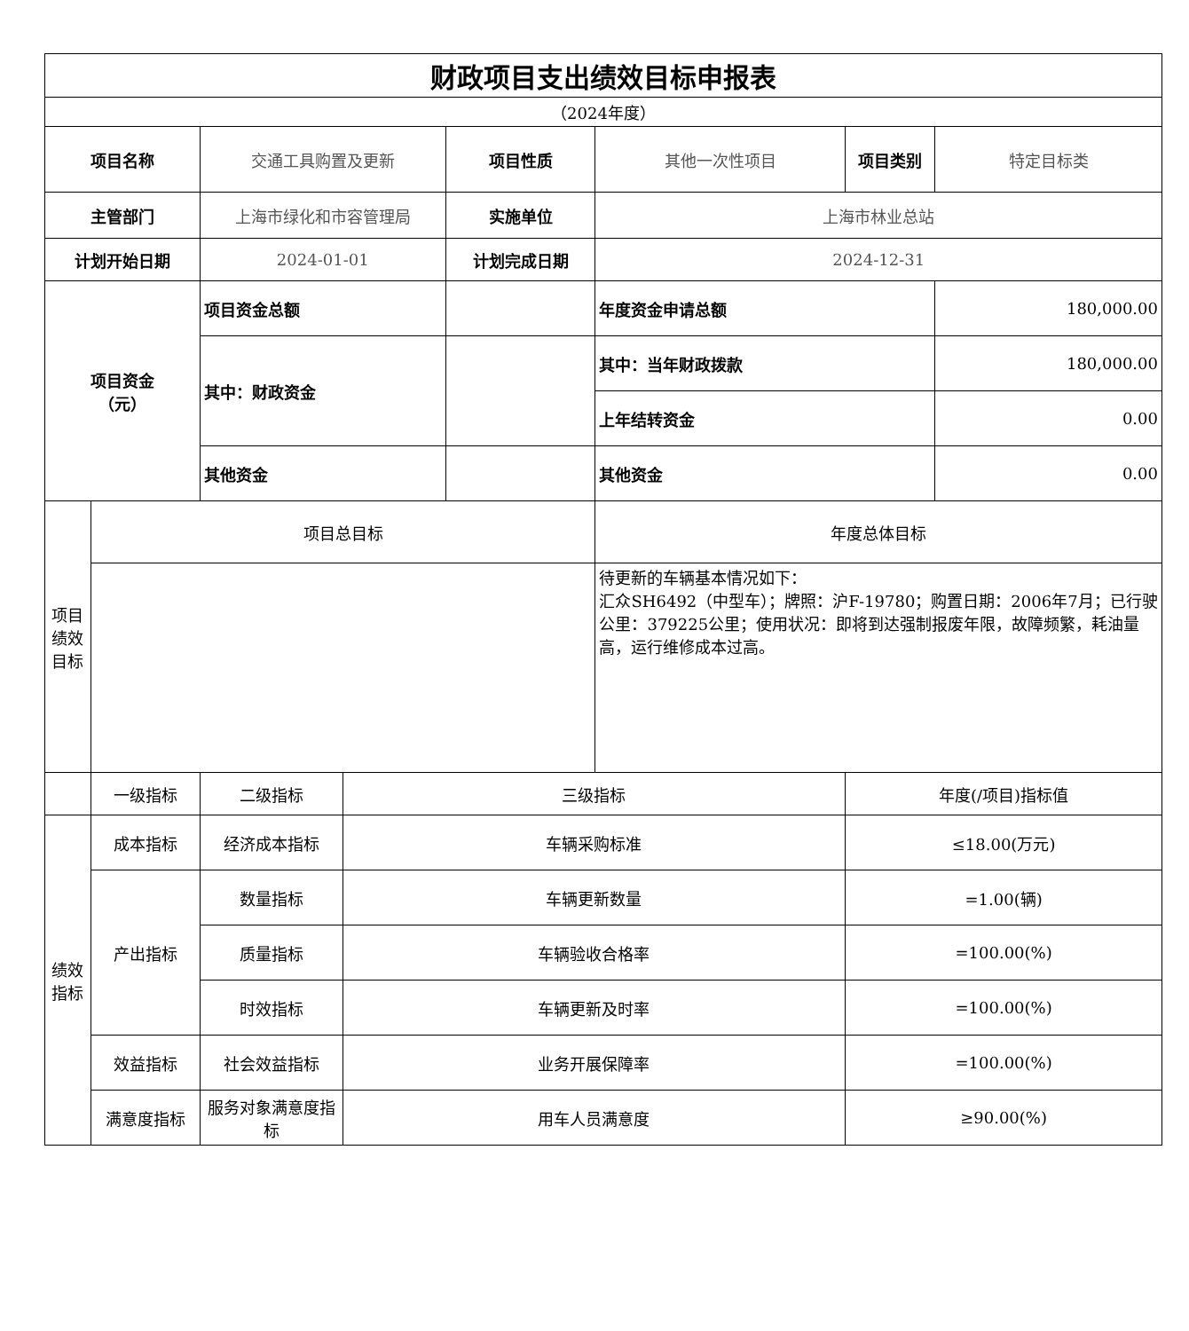| 财政项目支出绩效目标申报表 | | | | | | | |
| （2024年度） | | | | | | | |
| 项目名称 | | 交通工具购置及更新 | | 项目性质 | 其他一次性项目 | 项目类别 | 特定目标类 |
| 主管部门 | | 上海市绿化和市容管理局 | | 实施单位 | 上海市林业总站 | | |
| 计划开始日期 | | 2024-01-01 | | 计划完成日期 | 2024-12-31 | | |
| 项目资金 （元） | | 项目资金总额 | | | 年度资金申请总额 | | 180,000.00 |
| | | 其中：财政资金 | | | 其中：当年财政拨款 | | 180,000.00 |
| | | | | | 上年结转资金 | | 0.00 |
| | | 其他资金 | | | 其他资金 | | 0.00 |
| 项目 绩效 目标 | 项目总目标 | | | | 年度总体目标 | | |
| | | | | | 待更新的车辆基本情况如下： 汇众SH6492（中型车）；牌照：沪F-19780；购置日期：2006年7月；已行驶公里：379225公里；使用状况：即将到达强制报废年限，故障频繁，耗油量高，运行维修成本过高。 | | |
| | 一级指标 | 二级指标 | 三级指标 | | | 年度(/项目)指标值 | |
| 绩效 指标 | 成本指标 | 经济成本指标 | 车辆采购标准 | | | ≤18.00(万元) | |
| | 产出指标 | 数量指标 | 车辆更新数量 | | | =1.00(辆) | |
| | | 质量指标 | 车辆验收合格率 | | | =100.00(%) | |
| | | 时效指标 | 车辆更新及时率 | | | =100.00(%) | |
| | 效益指标 | 社会效益指标 | 业务开展保障率 | | | =100.00(%) | |
| | 满意度指标 | 服务对象满意度指标 | 用车人员满意度 | | | ≥90.00(%) | |